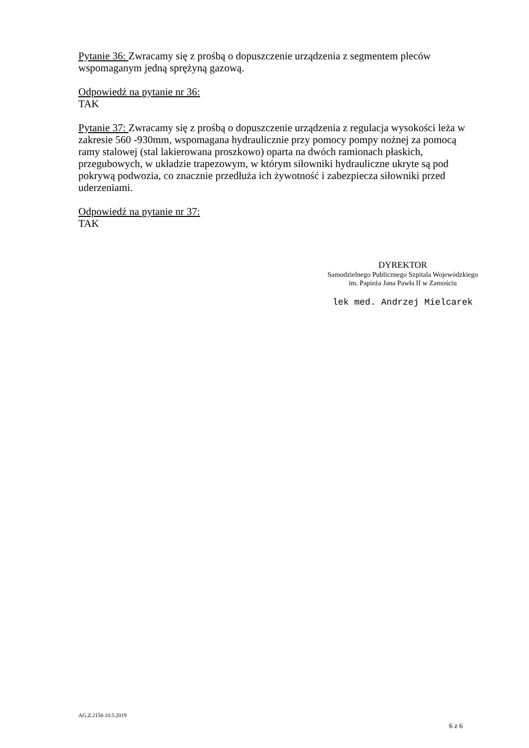Pytanie 36: Zwracamy się z prośbą o dopuszczenie urządzenia z segmentem pleców wspomaganym jedną sprężyną gazową.
Odpowiedź na pytanie nr 36:
TAK
Pytanie 37: Zwracamy się z prośbą o dopuszczenie urządzenia z regulacja wysokości leża w zakresie 560 -930mm, wspomagana hydraulicznie przy pomocy pompy nożnej za pomocą ramy stalowej (stal lakierowana proszkowo) oparta na dwóch ramionach płaskich, przegubowych, w układzie trapezowym, w którym siłowniki hydrauliczne ukryte są pod pokrywą podwozia, co znacznie przedłuża ich żywotność i zabezpiecza siłowniki przed uderzeniami.
Odpowiedź na pytanie nr 37:
TAK
DYREKTOR
Samodzielnego Publicznego Szpitala Wojewódzkiego
im. Papieża Jana Pawła II w Zamościu
lek med. Andrzej Mielcarek
AG.Z.2150.10.5.2019
6 z 6